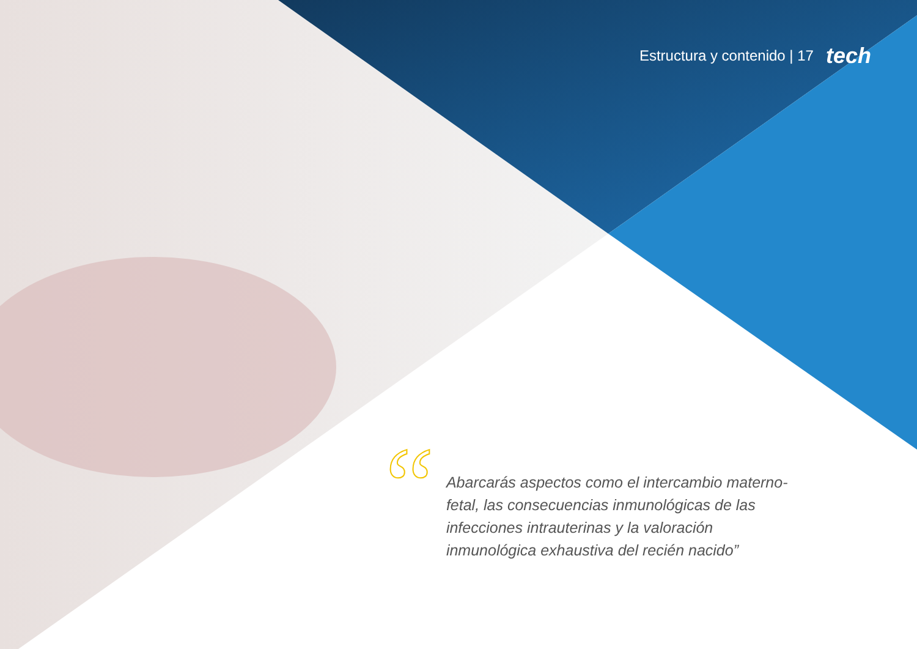Estructura y contenido | 17 tech
“
Abarcarás aspectos como el intercambio materno-fetal, las consecuencias inmunológicas de las infecciones intrauterinas y la valoración inmunológica exhaustiva del recién nacido”